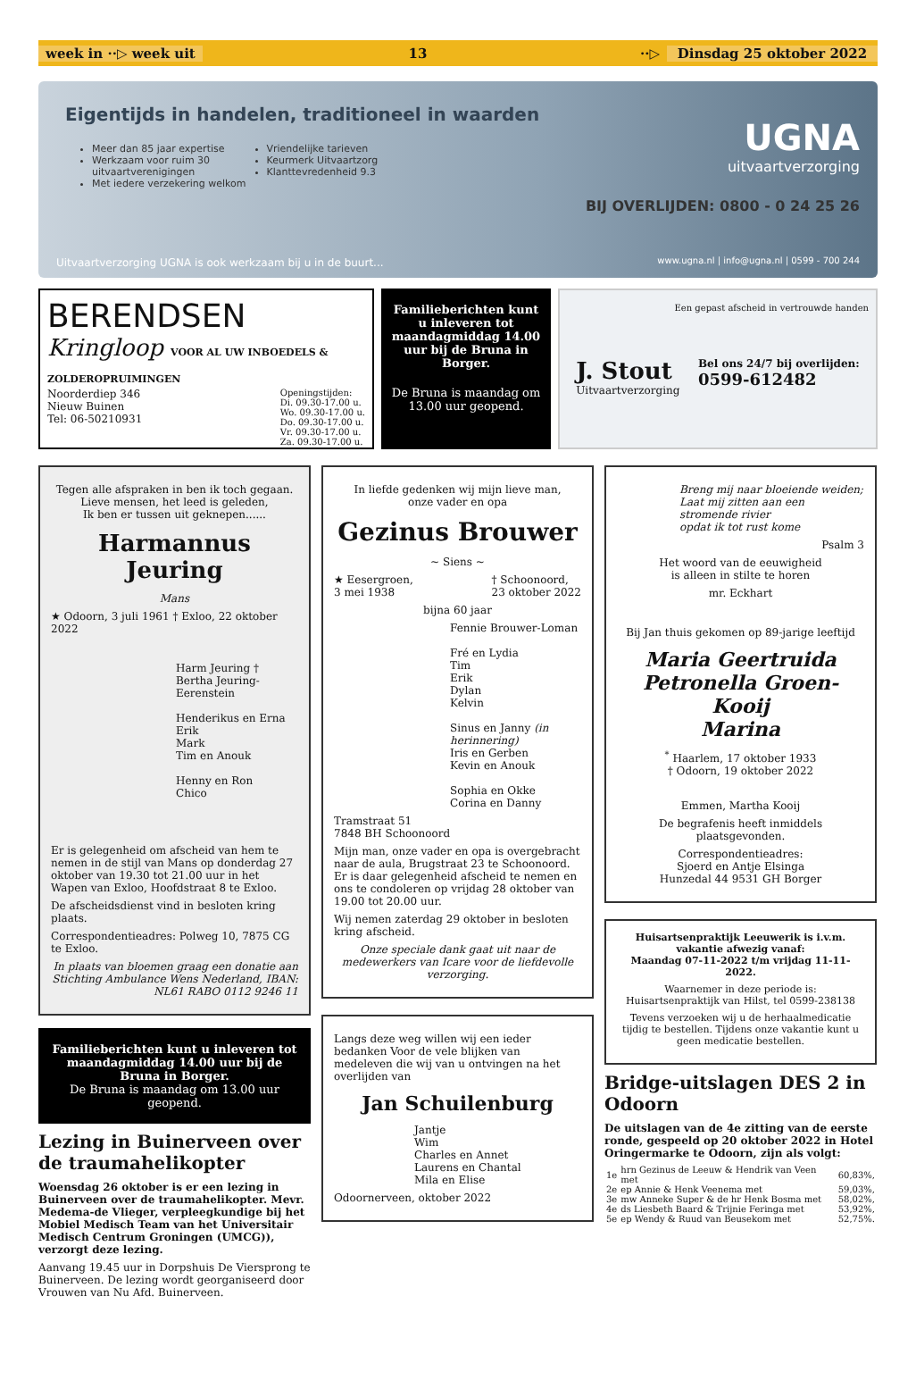week in ··▷ week uit 13 ··▷ Dinsdag 25 oktober 2022
Eigentijds in handelen, traditioneel in waarden
Meer dan 85 jaar expertise
Werkzaam voor ruim 30 uitvaartverenigingen
Met iedere verzekering welkom
Vriendelijke tarieven
Keurmerk Uitvaartzorg
Klanttevredenheid 9.3
UGNA
uitvaartverzorging
BIJ OVERLIJDEN: 0800 - 0 24 25 26
Uitvaartverzorging UGNA is ook werkzaam bij u in de buurt...
www.ugna.nl | info@ugna.nl | 0599 - 700 244
BERENDSEN
Kringloop VOOR AL UW INBOEDELS & ZOLDEROPRUIMINGEN
Noorderdiep 346
Nieuw Buinen
Tel: 06-50210931
Openingstijden:
Di. 09.30-17.00 u.
Wo. 09.30-17.00 u.
Do. 09.30-17.00 u.
Vr. 09.30-17.00 u.
Za. 09.30-17.00 u.
Familieberichten kunt u inleveren tot maandagmiddag 14.00 uur bij de Bruna in Borger.
De Bruna is maandag om 13.00 uur geopend.
Een gepast afscheid in vertrouwde handen
J. Stout
Uitvaartverzorging
Bel ons 24/7 bij overlijden:
0599-612482
Tegen alle afspraken in ben ik toch gegaan.
Lieve mensen, het leed is geleden,
Ik ben er tussen uit geknepen......
Harmannus Jeuring
Mans
★ Odoorn, 3 juli 1961 † Exloo, 22 oktober 2022
Harm Jeuring †
Bertha Jeuring-Eerenstein
Henderikus en Erna
Erik
Mark
Tim en Anouk
Henny en Ron
Chico
Er is gelegenheid om afscheid van hem te nemen in de stijl van Mans op donderdag 27 oktober van 19.30 tot 21.00 uur in het Wapen van Exloo, Hoofdstraat 8 te Exloo.
De afscheidsdienst vind in besloten kring plaats.
Correspondentieadres: Polweg 10, 7875 CG te Exloo.
In plaats van bloemen graag een donatie aan Stichting Ambulance Wens Nederland, IBAN: NL61 RABO 0112 9246 11
Familieberichten kunt u inleveren tot maandagmiddag 14.00 uur bij de Bruna in Borger.
De Bruna is maandag om 13.00 uur geopend.
Lezing in Buinerveen over de traumahelikopter
Woensdag 26 oktober is er een lezing in Buinerveen over de traumahelikopter. Mevr. Medema-de Vlieger, verpleegkundige bij het Mobiel Medisch Team van het Universitair Medisch Centrum Groningen (UMCG)), verzorgt deze lezing.
Aanvang 19.45 uur in Dorpshuis De Viersprong te Buinerveen. De lezing wordt georganiseerd door Vrouwen van Nu Afd. Buinerveen.
In liefde gedenken wij mijn lieve man,
onze vader en opa
Gezinus Brouwer
~ Siens ~
★ Eesergroen,
3 mei 1938 † Schoonoord,
23 oktober 2022
bijna 60 jaar
Fennie Brouwer-Loman
Fré en Lydia
Tim
Erik
Dylan
Kelvin
Sinus en Janny (in herinnering)
Iris en Gerben
Kevin en Anouk
Sophia en Okke
Corina en Danny
Tramstraat 51
7848 BH Schoonoord
Mijn man, onze vader en opa is overgebracht naar de aula, Brugstraat 23 te Schoonoord. Er is daar gelegenheid afscheid te nemen en ons te condoleren op vrijdag 28 oktober van 19.00 tot 20.00 uur.
Wij nemen zaterdag 29 oktober in besloten kring afscheid.
Onze speciale dank gaat uit naar de medewerkers van Icare voor de liefdevolle verzorging.
Langs deze weg willen wij een ieder bedanken Voor de vele blijken van medeleven die wij van u ontvingen na het overlijden van
Jan Schuilenburg
Jantje
Wim
Charles en Annet
Laurens en Chantal
Mila en Elise
Odoornerveen, oktober 2022
Breng mij naar bloeiende weiden;
Laat mij zitten aan een stromende rivier
opdat ik tot rust kome
Psalm 3
Het woord van de eeuwigheid
is alleen in stilte te horen
mr. Eckhart
Bij Jan thuis gekomen op 89-jarige leeftijd
Maria Geertruida Petronella Groen-Kooij
Marina
<sup>*</sup> Haarlem, 17 oktober 1933
† Odoorn, 19 oktober 2022
Emmen, Martha Kooij
De begrafenis heeft inmiddels plaatsgevonden.
Correspondentieadres:
Sjoerd en Antje Elsinga
Hunzedal 44 9531 GH Borger
Huisartsenpraktijk Leeuwerik is i.v.m. vakantie afwezig vanaf:
Maandag 07-11-2022 t/m vrijdag 11-11-2022.
Waarnemer in deze periode is:
Huisartsenpraktijk van Hilst, tel 0599-238138
Tevens verzoeken wij u de herhaalmedicatie tijdig te bestellen. Tijdens onze vakantie kunt u geen medicatie bestellen.
Bridge-uitslagen DES 2 in Odoorn
De uitslagen van de 4e zitting van de eerste ronde, gespeeld op 20 oktober 2022 in Hotel Oringermarke te Odoorn, zijn als volgt:
| 1e | hrn Gezinus de Leeuw & Hendrik van Veen met | 60,83%, |
| 2e | ep Annie & Henk Veenema met | 59,03%, |
| 3e | mw Anneke Super & de hr Henk Bosma met | 58,02%, |
| 4e | ds Liesbeth Baard & Trijnie Feringa met | 53,92%, |
| 5e | ep Wendy & Ruud van Beusekom met | 52,75%. |